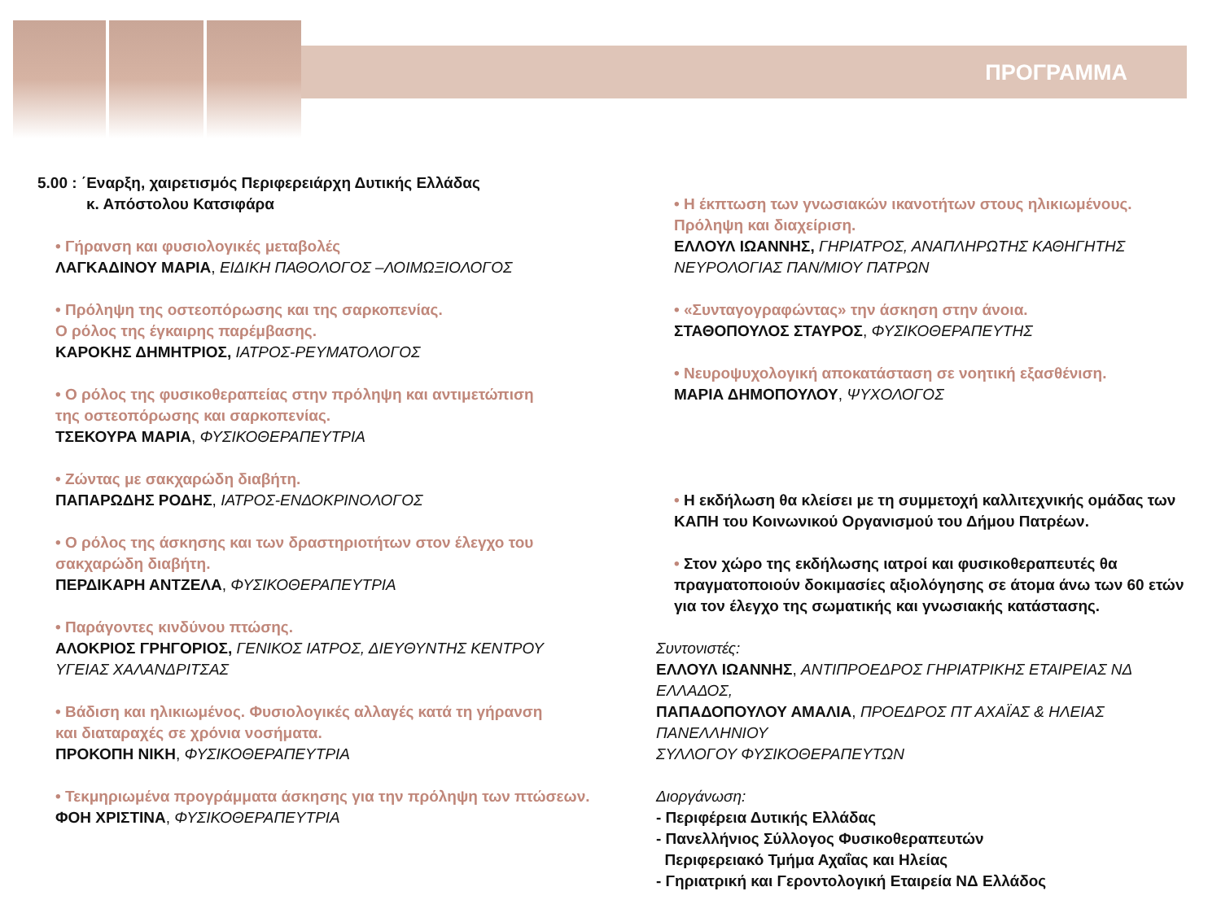ΠΡΟΓΡΑΜΜΑ
5.00 : ΄Εναρξη, χαιρετισμός Περιφερειάρχη Δυτικής Ελλάδας
κ. Απόστολου Κατσιφάρα
• Γήρανση και φυσιολογικές μεταβολές
ΛΑΓΚΑΔΙΝΟΥ ΜΑΡΙΑ, ΕΙΔΙΚΗ ΠΑΘΟΛΟΓΟΣ –ΛΟΙΜΩΞΙΟΛΟΓΟΣ
• Πρόληψη της οστεοπόρωσης και της σαρκοπενίας.
Ο ρόλος της έγκαιρης παρέμβασης.
ΚΑΡΟΚΗΣ ΔΗΜΗΤΡΙΟΣ, ΙΑΤΡΟΣ-ΡΕΥΜΑΤΟΛΟΓΟΣ
• Ο ρόλος της φυσικοθεραπείας στην πρόληψη και αντιμετώπιση
της οστεοπόρωσης και σαρκοπενίας.
ΤΣΕΚΟΥΡΑ ΜΑΡΙΑ, ΦΥΣΙΚΟΘΕΡΑΠΕΥΤΡΙΑ
• Ζώντας με σακχαρώδη διαβήτη.
ΠΑΠΑΡΩΔΗΣ ΡΟΔΗΣ, ΙΑΤΡΟΣ-ΕΝΔΟΚΡΙΝΟΛΟΓΟΣ
• Ο ρόλος της άσκησης και των δραστηριοτήτων στον έλεγχο του
σακχαρώδη διαβήτη.
ΠΕΡΔΙΚΑΡΗ ΑΝΤΖΕΛΑ, ΦΥΣΙΚΟΘΕΡΑΠΕΥΤΡΙΑ
• Παράγοντες κινδύνου πτώσης.
ΑΛΟΚΡΙΟΣ ΓΡΗΓΟΡΙΟΣ, ΓΕΝΙΚΟΣ ΙΑΤΡΟΣ, ΔΙΕΥΘΥΝΤΗΣ ΚΕΝΤΡΟΥ
ΥΓΕΙΑΣ ΧΑΛΑΝΔΡΙΤΣΑΣ
• Βάδιση και ηλικιωμένος. Φυσιολογικές αλλαγές κατά τη γήρανση
και διαταραχές σε χρόνια νοσήματα.
ΠΡΟΚΟΠΗ ΝΙΚΗ, ΦΥΣΙΚΟΘΕΡΑΠΕΥΤΡΙΑ
• Τεκμηριωμένα προγράμματα άσκησης για την πρόληψη των πτώσεων.
ΦΟΗ ΧΡΙΣΤΙΝΑ, ΦΥΣΙΚΟΘΕΡΑΠΕΥΤΡΙΑ
• Η έκπτωση των γνωσιακών ικανοτήτων στους ηλικιωμένους.
Πρόληψη και διαχείριση.
ΕΛΛΟΥΛ ΙΩΑΝΝΗΣ, ΓΗΡΙΑΤΡΟΣ, ΑΝΑΠΛΗΡΩΤΗΣ ΚΑΘΗΓΗΤΗΣ
ΝΕΥΡΟΛΟΓΙΑΣ ΠΑΝ/ΜΙΟΥ ΠΑΤΡΩΝ
• «Συνταγογραφώντας» την άσκηση στην άνοια.
ΣΤΑΘΟΠΟΥΛΟΣ ΣΤΑΥΡΟΣ, ΦΥΣΙΚΟΘΕΡΑΠΕΥΤΗΣ
• Νευροψυχολογική αποκατάσταση σε νοητική εξασθένιση.
ΜΑΡΙΑ ΔΗΜΟΠΟΥΛΟΥ, ΨΥΧΟΛΟΓΟΣ
• Η εκδήλωση θα κλείσει με τη συμμετοχή καλλιτεχνικής ομάδας των
ΚΑΠΗ του Κοινωνικού Οργανισμού του Δήμου Πατρέων.
• Στον χώρο της εκδήλωσης ιατροί και φυσικοθεραπευτές θα
πραγματοποιούν δοκιμασίες αξιολόγησης σε άτομα άνω των 60 ετών
για τον έλεγχο της σωματικής και γνωσιακής κατάστασης.
Συντονιστές:
ΕΛΛΟΥΛ ΙΩΑΝΝΗΣ, ΑΝΤΙΠΡΟΕΔΡΟΣ ΓΗΡΙΑΤΡΙΚΗΣ ΕΤΑΙΡΕΙΑΣ ΝΔ ΕΛΛΑΔΟΣ,
ΠΑΠΑΔΟΠΟΥΛΟΥ ΑΜΑΛΙΑ, ΠΡΟΕΔΡΟΣ ΠΤ ΑΧΑΪΑΣ & ΗΛΕΙΑΣ ΠΑΝΕΛΛΗΝΙΟΥ
ΣΥΛΛΟΓΟΥ ΦΥΣΙΚΟΘΕΡΑΠΕΥΤΩΝ
Διοργάνωση:
- Περιφέρεια Δυτικής Ελλάδας
- Πανελλήνιος Σύλλογος Φυσικοθεραπευτών
Περιφερειακό Τμήμα Αχαΐας και Ηλείας
- Γηριατρική και Γεροντολογική Εταιρεία ΝΔ Ελλάδος